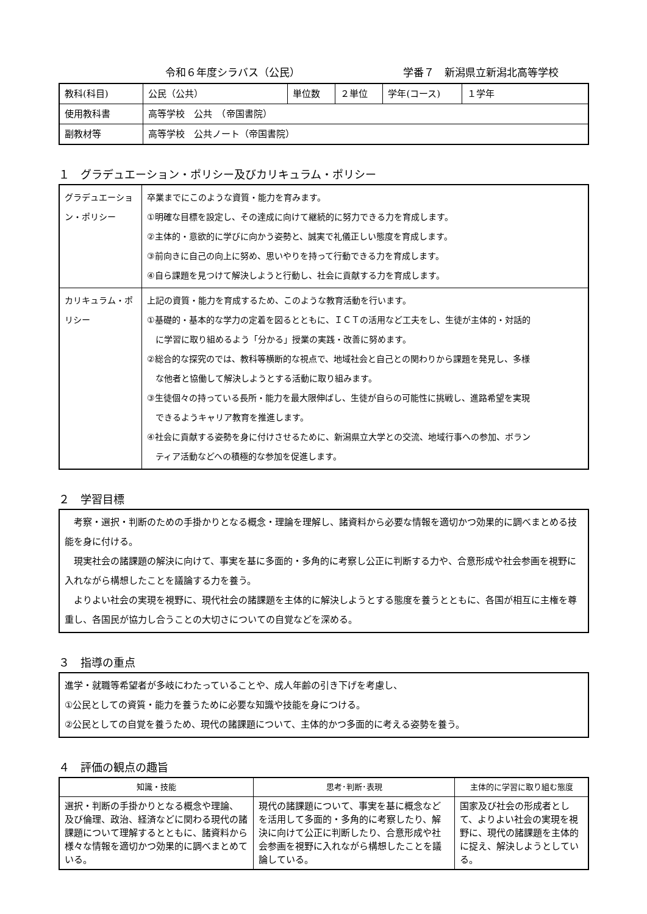令和６年度シラバス（公民） 学番７　新潟県立新潟北高等学校
| 教科(科目) | 公民（公共） | 単位数 | ２単位 | 学年(コース) | １学年 |
| 使用教科書 | 高等学校 公共 （帝国書院） | | | | |
| 副教材等 | 高等学校 公共ノート（帝国書院） | | | | |
１　グラデュエーション・ポリシー及びカリキュラム・ポリシー
| グラデュエーション・ポリシー | 卒業までにこのような資質・能力を育みます。 ①明確な目標を設定し、その達成に向けて継続的に努力できる力を育成します。 ②主体的・意欲的に学びに向かう姿勢と、誠実で礼儀正しい態度を育成します。 ③前向きに自己の向上に努め、思いやりを持って行動できる力を育成します。 ④自ら課題を見つけて解決しようと行動し、社会に貢献する力を育成します。 |
| カリキュラム・ポリシー | 上記の資質・能力を育成するため、このような教育活動を行います。 ①基礎的・基本的な学力の定着を図るとともに、ＩＣＴの活用など工夫をし、生徒が主体的・対話的 に学習に取り組めるよう「分かる」授業の実践・改善に努めます。 ②総合的な探究のでは、教科等横断的な視点で、地域社会と自己との関わりから課題を発見し、多様 な他者と協働して解決しようとする活動に取り組みます。 ③生徒個々の持っている長所・能力を最大限伸ばし、生徒が自らの可能性に挑戦し、進路希望を実現 できるようキャリア教育を推進します。 ④社会に貢献する姿勢を身に付けさせるために、新潟県立大学との交流、地域行事への参加、ボラン ティア活動などへの積極的な参加を促進します。 |
２　学習目標
　考察・選択・判断のための手掛かりとなる概念・理論を理解し、諸資料から必要な情報を適切かつ効果的に調べまとめる技能を身に付ける。
　現実社会の諸課題の解決に向けて、事実を基に多面的・多角的に考察し公正に判断する力や、合意形成や社会参画を視野に入れながら構想したことを議論する力を養う。
　よりよい社会の実現を視野に、現代社会の諸課題を主体的に解決しようとする態度を養うとともに、各国が相互に主権を尊重し、各国民が協力し合うことの大切さについての自覚などを深める。
３　指導の重点
進学・就職等希望者が多岐にわたっていることや、成人年齢の引き下げを考慮し、
①公民としての資質・能力を養うために必要な知識や技能を身につける。
②公民としての自覚を養うため、現代の諸課題について、主体的かつ多面的に考える姿勢を養う。
４　評価の観点の趣旨
| 知識・技能 | 思考･判断･表現 | 主体的に学習に取り組む態度 |
| --- | --- | --- |
| 選択・判断の手掛かりとなる概念や理論、 及び倫理、政治、経済などに関わる現代の諸課題について理解するとともに、諸資料から様々な情報を適切かつ効果的に調べまとめている。 | 現代の諸課題について、事実を基に概念などを活用して多面的・多角的に考察したり、解決に向けて公正に判断したり、合意形成や社会参画を視野に入れながら構想したことを議論している。 | 国家及び社会の形成者として、よりよい社会の実現を視野に、現代の諸課題を主体的に捉え、解決しようとしている。 |